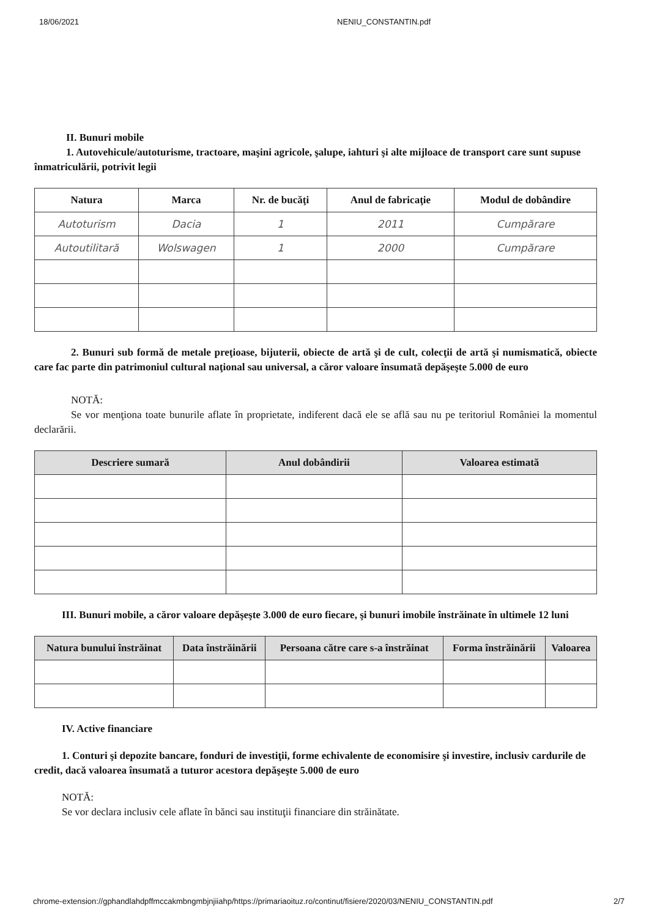18/06/2021 NENIU_CONSTANTIN.pdf
II. Bunuri mobile
1. Autovehicule/autoturisme, tractoare, maşini agricole, şalupe, iahturi şi alte mijloace de transport care sunt supuse înmatriculării, potrivit legii
| Natura | Marca | Nr. de bucăţi | Anul de fabricaţie | Modul de dobândire |
| --- | --- | --- | --- | --- |
| Autoturism | Dacia | 1 | 2011 | Cumpărare |
| Autoutilitară | Wolswagen | 1 | 2000 | Cumpărare |
2. Bunuri sub formă de metale preţioase, bijuterii, obiecte de artă şi de cult, colecţii de artă şi numismatică, obiecte care fac parte din patrimoniul cultural naţional sau universal, a căror valoare însumată depăşeşte 5.000 de euro
NOTĂ:
Se vor menţiona toate bunurile aflate în proprietate, indiferent dacă ele se află sau nu pe teritoriul României la momentul declarării.
| Descriere sumară | Anul dobândirii | Valoarea estimată |
| --- | --- | --- |
III. Bunuri mobile, a căror valoare depăşeşte 3.000 de euro fiecare, şi bunuri imobile înstrăinate în ultimele 12 luni
| Natura bunului înstrăinat | Data înstrăinării | Persoana către care s-a înstrăinat | Forma înstrăinării | Valoarea |
| --- | --- | --- | --- | --- |
IV. Active financiare
1. Conturi şi depozite bancare, fonduri de investiţii, forme echivalente de economisire şi investire, inclusiv cardurile de credit, dacă valoarea însumată a tuturor acestora depăşeşte 5.000 de euro
NOTĂ:
Se vor declara inclusiv cele aflate în bănci sau instituţii financiare din străinătate.
chrome-extension://gphandlahdpffmccakmbngmbjnjiiahp/https://primariaoituz.ro/continut/fisiere/2020/03/NENIU_CONSTANTIN.pdf 2/7